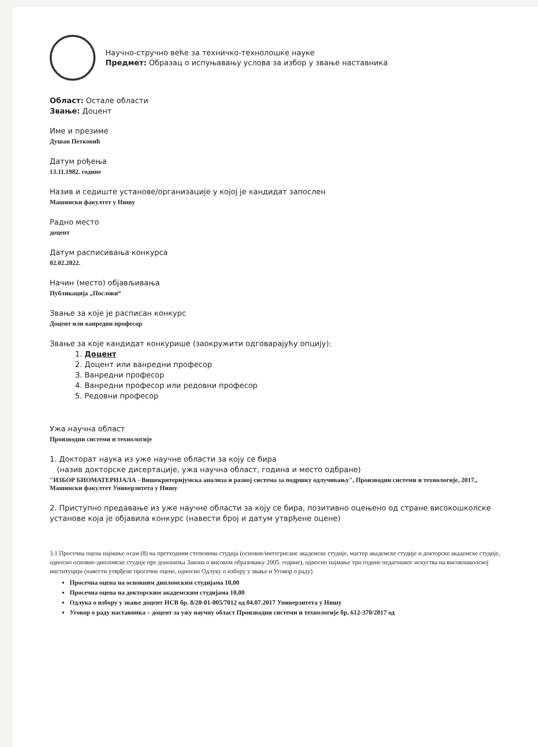Научно-стручно веће за техничко-технолошке науке
Предмет: Образац о испуњавању услова за избор у звање наставника
Област: Остале области
Звање: Доцент
Име и презиме
Душан Петковић
Датум рођења
13.11.1982. године
Назив и седиште установе/организације у којој је кандидат запослен
Машински факултет у Нишу
Радно место
доцент
Датум расписивања конкурса
02.02.2022.
Начин (место) објављивања
Публикација „Послови“
Звање за које је расписан конкурс
Доцент или ванредни професор
Звање за које кандидат конкурише (заокружити одговарајућу опцију):
1. Доцент
2. Доцент или ванредни професор
3. Ванредни професор
4. Ванредни професор или редовни професор
5. Редовни професор
Ужа научна област
Производни системи и технологије
1. Докторат наука из уже научне области за коју се бира
(назив докторске дисертације, ужа научна област, година и место одбране)
"ИЗБОР БИОМАТЕРИЈАЛА - Вишекритеријумска анализа и развој система за подршку одлучивању", Производни системи и технологије, 2017., Машински факултет Универзитета у Нишу
2. Приступно предавање из уже научне области за коју се бира, позитивно оцењено од стране високошколске установе која је објавила конкурс (навести број и датум утврђене оцене)
3.1 Просечна оцена најмање осам (8) на претходним степенима студија (основне/интегрисане академске студије, мастер академске студије и докторске академске студије, односно основне-дипломске студије пре доношења Закона о високом образовању 2005. године), односно најмање три године педагошког искуства на високошколској институцији (навести утврђене просечне оцене, односно Одлуку о избору у звање и Уговор о раду)
Просечна оцена на основним дипломским студијама 10,00
Просечна оцена на докторским академским студијама 10,00
Одлука о избору у звање доцент НСВ бр. 8/20-01-005/7012 од 04.07.2017 Универзитета у Нишу
Уговор о раду наставника – доцент за ужу научну област Производни системи и технологије бр. 612-370/2017 од